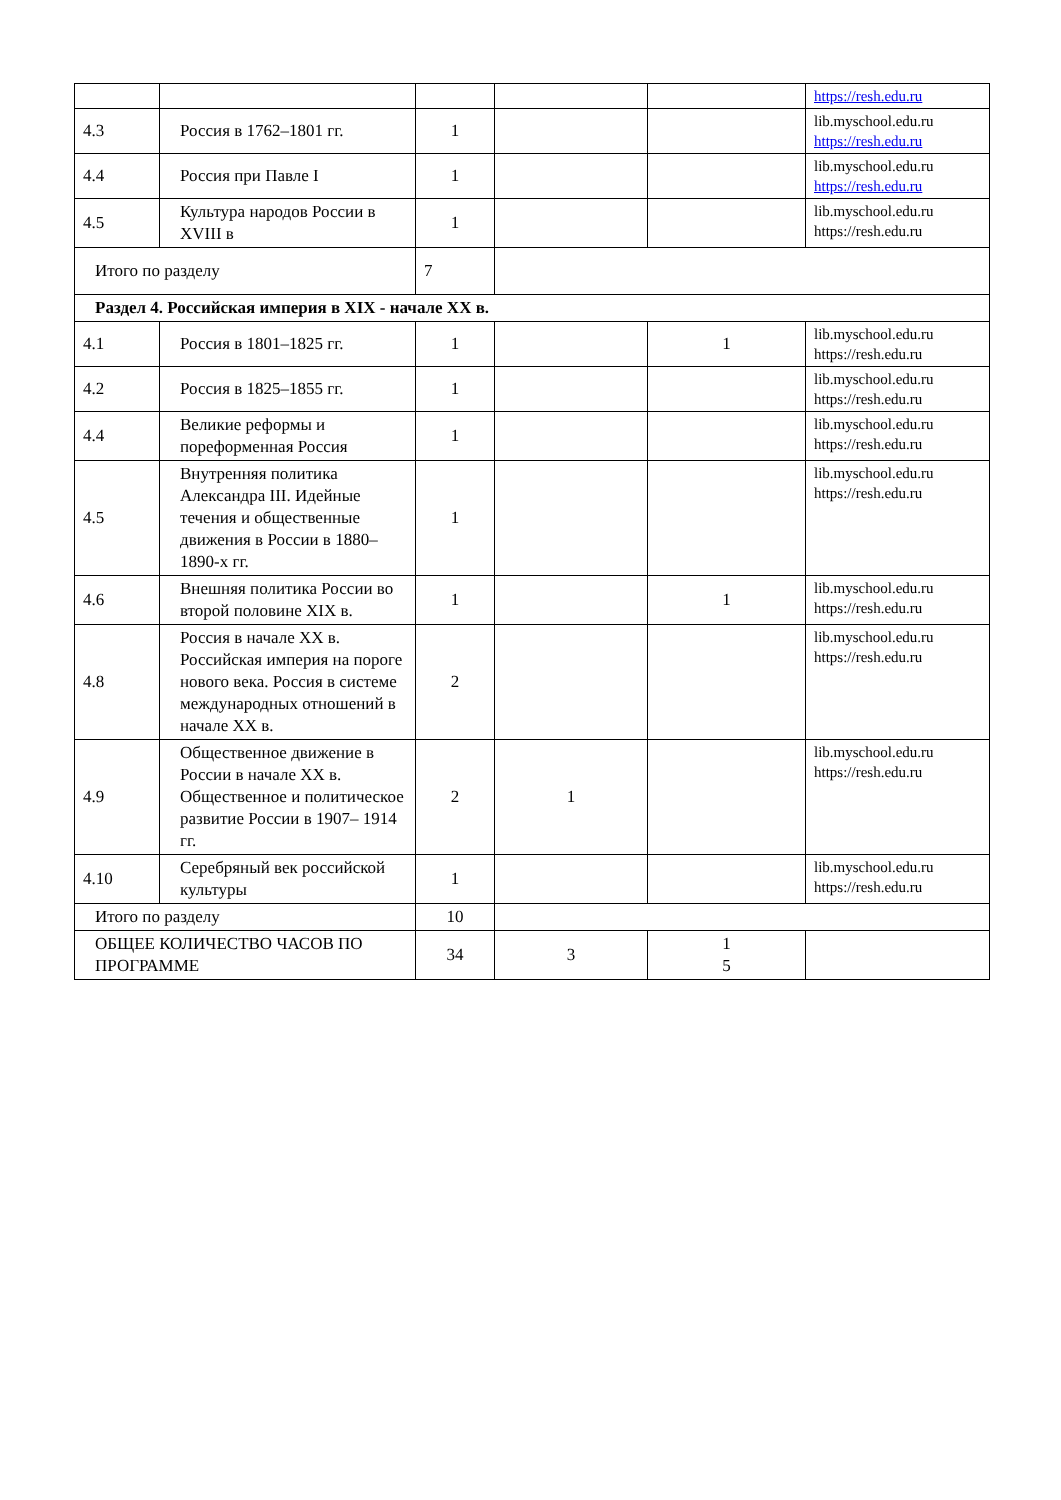| | | | | | https://resh.edu.ru |
| 4.3 | Россия в 1762–1801 гг. | 1 | | | lib.myschool.edu.ru https://resh.edu.ru |
| 4.4 | Россия при Павле I | 1 | | | lib.myschool.edu.ru https://resh.edu.ru |
| 4.5 | Культура народов России в XVIII в | 1 | | | lib.myschool.edu.ru https://resh.edu.ru |
| Итого по разделу | | 7 | | | |
| Раздел 4. Российская империя в XIX - начале XX в. | | | | | |
| 4.1 | Россия в 1801–1825 гг. | 1 | | 1 | lib.myschool.edu.ru https://resh.edu.ru |
| 4.2 | Россия в 1825–1855 гг. | 1 | | | lib.myschool.edu.ru https://resh.edu.ru |
| 4.4 | Великие реформы и пореформенная Россия | 1 | | | lib.myschool.edu.ru https://resh.edu.ru |
| 4.5 | Внутренняя политика Александра III. Идейные течения и общественные движения в России в 1880–1890-х гг. | 1 | | | lib.myschool.edu.ru https://resh.edu.ru |
| 4.6 | Внешняя политика России во второй половине XIX в. | 1 | | 1 | lib.myschool.edu.ru https://resh.edu.ru |
| 4.8 | Россия в начале XX в. Российская империя на пороге нового века. Россия в системе международных отношений в начале XX в. | 2 | | | lib.myschool.edu.ru https://resh.edu.ru |
| 4.9 | Общественное движение в России в начале XX в. Общественное и политическое развитие России в 1907– 1914 гг. | 2 | 1 | | lib.myschool.edu.ru https://resh.edu.ru |
| 4.10 | Серебряный век российской культуры | 1 | | | lib.myschool.edu.ru https://resh.edu.ru |
| Итого по разделу | | 10 | | | |
| ОБЩЕЕ КОЛИЧЕСТВО ЧАСОВ ПО ПРОГРАММЕ | | 34 | 3 | 1 5 | |